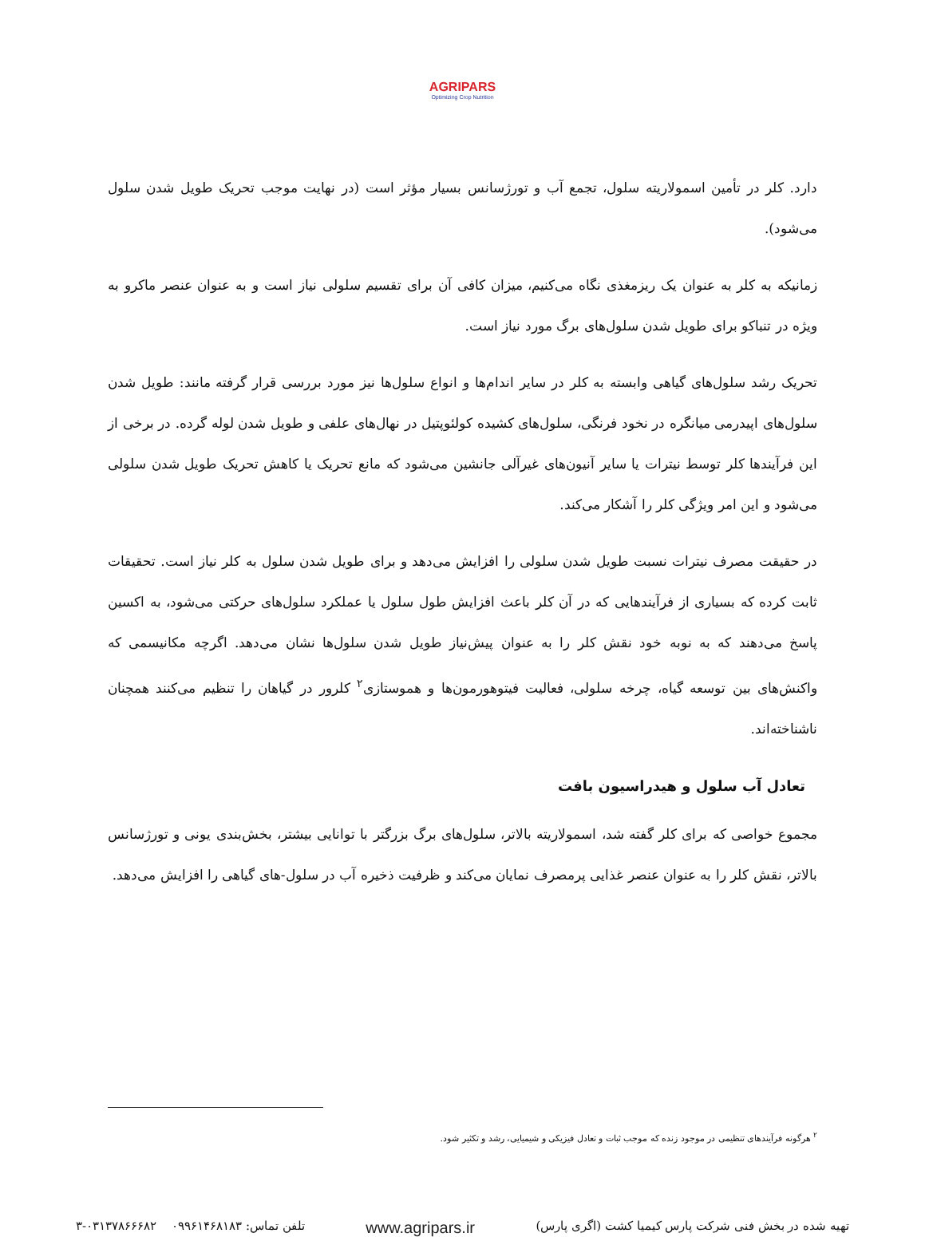AGRIPARS
Optimizing Crop Nutrition
دارد. کلر در تأمین اسمولاریته سلول، تجمع آب و تورژسانس بسیار مؤثر است (در نهایت موجب تحریک طویل شدن سلول می‌شود).
زمانیکه به کلر به عنوان یک ریزمغذی نگاه می‌کنیم، میزان کافی آن برای تقسیم سلولی نیاز است و به عنوان عنصر ماکرو به ویژه در تنباکو برای طویل شدن سلول‌های برگ مورد نیاز است.
تحریک رشد سلول‌های گیاهی وابسته به کلر در سایر اندام‌ها و انواع سلول‌ها نیز مورد بررسی قرار گرفته مانند: طویل شدن سلول‌های اپیدرمی میانگره در نخود فرنگی، سلول‌های کشیده کولئوپتیل در نهال‌های علفی و طویل شدن لوله گرده. در برخی از این فرآیندها کلر توسط نیترات یا سایر آنیون‌های غیرآلی جانشین می‌شود که مانع تحریک یا کاهش تحریک طویل شدن سلولی می‌شود و این امر ویژگی کلر را آشکار می‌کند.
در حقیقت مصرف نیترات نسبت طویل شدن سلولی را افزایش می‌دهد و برای طویل شدن سلول به کلر نیاز است. تحقیقات ثابت کرده که بسیاری از فرآیندهایی که در آن کلر باعث افزایش طول سلول یا عملکرد سلول‌های حرکتی می‌شود، به اکسین پاسخ می‌دهند که به نوبه خود نقش کلر را به عنوان پیش‌نیاز طویل شدن سلول‌ها نشان می‌دهد. اگرچه مکانیسمی که واکنش‌های بین توسعه گیاه، چرخه سلولی، فعالیت فیتوهورمون‌ها و هموستازی<sup>۲</sup> کلرور در گیاهان را تنظیم می‌کنند همچنان ناشناخته‌اند.
تعادل آب سلول و هیدراسیون بافت
مجموع خواصی که برای کلر گفته شد، اسمولاریته بالاتر، سلول‌های برگ بزرگتر با توانایی بیشتر، بخش‌بندی یونی و تورژسانس بالاتر، نقش کلر را به عنوان عنصر غذایی پرمصرف نمایان می‌کند و ظرفیت ذخیره آب در سلول-های گیاهی را افزایش می‌دهد.
<sup>۲</sup> هرگونه فرآیندهای تنظیمی در موجود زنده که موجب ثبات و تعادل فیزیکی و شیمیایی، رشد و تکثیر شود.
تهیه شده در بخش فنی شرکت پارس کیمیا کشت (اگری پارس) www.agripars.ir تلفن تماس: ۰۹۹۶۱۴۶۸۱۸۳ ۰۳۱۳۷۸۶۶۶۸۲-۳